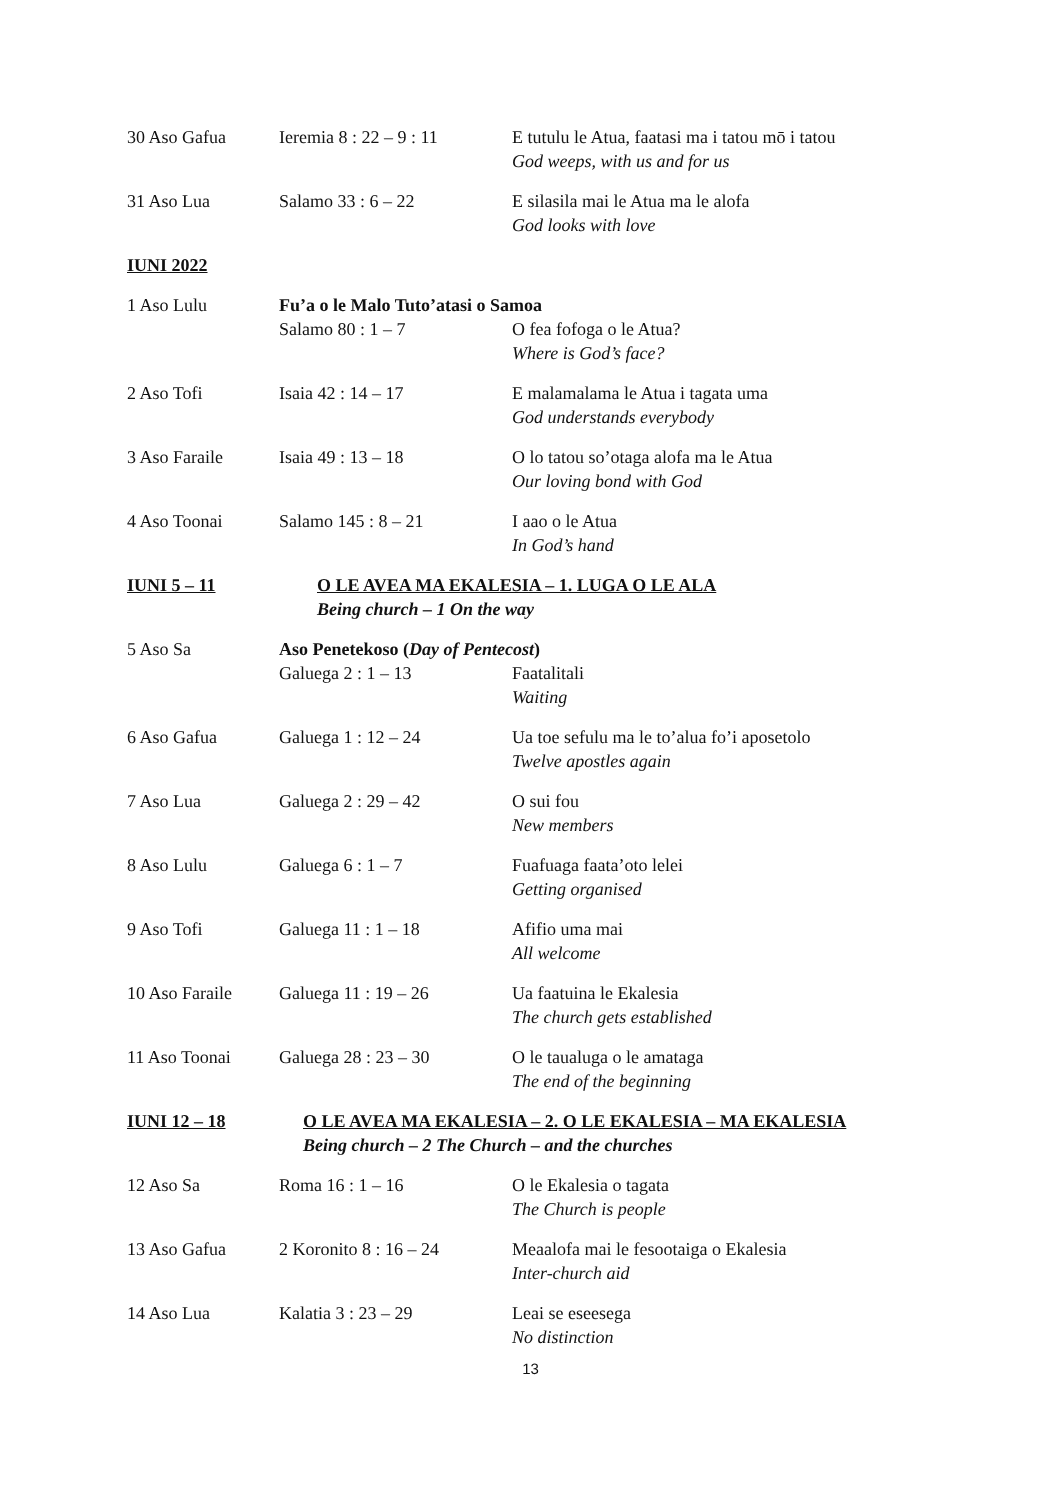30 Aso Gafua Ieremia 8 : 22 – 9 : 11
E tutulu le Atua, faatasi ma i tatou mō i tatou
God weeps, with us and for us
31 Aso Lua Salamo 33 : 6 – 22 E silasila mai le Atua ma le alofa
God looks with love
IUNI 2022
1 Aso Lulu Fu’a o le Malo Tuto’atasi o Samoa
Salamo 80 : 1 – 7 O fea fofoga o le Atua?
Where is God’s face?
2 Aso Tofi Isaia 42 : 14 – 17 E malamalama le Atua i tagata uma
God understands everybody
3 Aso Faraile Isaia 49 : 13 – 18 O lo tatou so’otaga alofa ma le Atua
Our loving bond with God
4 Aso Toonai Salamo 145 : 8 – 21 I aao o le Atua
In God’s hand
IUNI 5 – 11 O LE AVEA MA EKALESIA – 1. LUGA O LE ALA
Being church – 1 On the way
5 Aso Sa Aso Penetekoso (Day of Pentecost)
Galuega 2 : 1 – 13 Faatalitali
Waiting
6 Aso Gafua Galuega 1 : 12 – 24 Ua toe sefulu ma le to’alua fo’i aposetolo
Twelve apostles again
7 Aso Lua Galuega 2 : 29 – 42 O sui fou
New members
8 Aso Lulu Galuega 6 : 1 – 7 Fuafuaga faata’oto lelei
Getting organised
9 Aso Tofi Galuega 11 : 1 – 18 Afifio uma mai
All welcome
10 Aso Faraile Galuega 11 : 19 – 26 Ua faatuina le Ekalesia
The church gets established
11 Aso Toonai Galuega 28 : 23 – 30 O le taualuga o le amataga
The end of the beginning
IUNI 12 – 18 O LE AVEA MA EKALESIA – 2. O LE EKALESIA – MA EKALESIA
Being church – 2 The Church – and the churches
12 Aso Sa Roma 16 : 1 – 16 O le Ekalesia o tagata
The Church is people
13 Aso Gafua 2 Koronito 8 : 16 – 24
Meaalofa mai le fesootaiga o Ekalesia
Inter-church aid
14 Aso Lua Kalatia 3 : 23 – 29 Leai se eseesega
No distinction
13